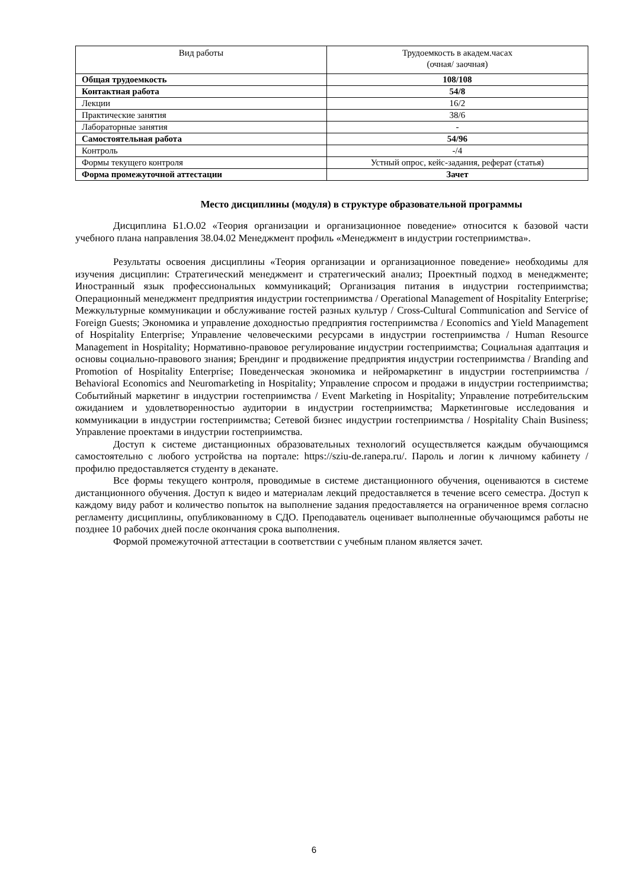| Вид работы | Трудоемкость в академ.часах (очная/ заочная) |
| --- | --- |
| Общая трудоемкость | 108/108 |
| Контактная работа | 54/8 |
| Лекции | 16/2 |
| Практические занятия | 38/6 |
| Лабораторные занятия | - |
| Самостоятельная работа | 54/96 |
| Контроль | -/4 |
| Формы текущего контроля | Устный опрос, кейс-задания, реферат (статья) |
| Форма промежуточной аттестации | Зачет |
Место дисциплины (модуля) в структуре образовательной программы
Дисциплина Б1.О.02 «Теория организации и организационное поведение» относится к базовой части учебного плана направления 38.04.02 Менеджмент профиль «Менеджмент в индустрии гостеприимства».
Результаты освоения дисциплины «Теория организации и организационное поведение» необходимы для изучения дисциплин: Стратегический менеджмент и стратегический анализ; Проектный подход в менеджменте; Иностранный язык профессиональных коммуникаций; Организация питания в индустрии гостеприимства; Операционный менеджмент предприятия индустрии гостеприимства / Operational Management of Hospitality Enterprise; Межкультурные коммуникации и обслуживание гостей разных культур / Cross-Cultural Communication and Service of Foreign Guests; Экономика и управление доходностью предприятия гостеприимства / Economics and Yield Management of Hospitality Enterprise; Управление человеческими ресурсами в индустрии гостеприимства / Human Resource Management in Hospitality; Нормативно-правовое регулирование индустрии гостеприимства; Социальная адаптация и основы социально-правового знания; Брендинг и продвижение предприятия индустрии гостеприимства / Branding and Promotion of Hospitality Enterprise; Поведенческая экономика и нейромаркетинг в индустрии гостеприимства / Behavioral Economics and Neuromarketing in Hospitality; Управление спросом и продажи в индустрии гостеприимства; Событийный маркетинг в индустрии гостеприимства / Event Marketing in Hospitality; Управление потребительским ожиданием и удовлетворенностью аудитории в индустрии гостеприимства; Маркетинговые исследования и коммуникации в индустрии гостеприимства; Сетевой бизнес индустрии гостеприимства / Hospitality Chain Business; Управление проектами в индустрии гостеприимства.
Доступ к системе дистанционных образовательных технологий осуществляется каждым обучающимся самостоятельно с любого устройства на портале: https://sziu-de.ranepa.ru/. Пароль и логин к личному кабинету / профилю предоставляется студенту в деканате.
Все формы текущего контроля, проводимые в системе дистанционного обучения, оцениваются в системе дистанционного обучения. Доступ к видео и материалам лекций предоставляется в течение всего семестра. Доступ к каждому виду работ и количество попыток на выполнение задания предоставляется на ограниченное время согласно регламенту дисциплины, опубликованному в СДО. Преподаватель оценивает выполненные обучающимся работы не позднее 10 рабочих дней после окончания срока выполнения.
Формой промежуточной аттестации в соответствии с учебным планом является зачет.
6